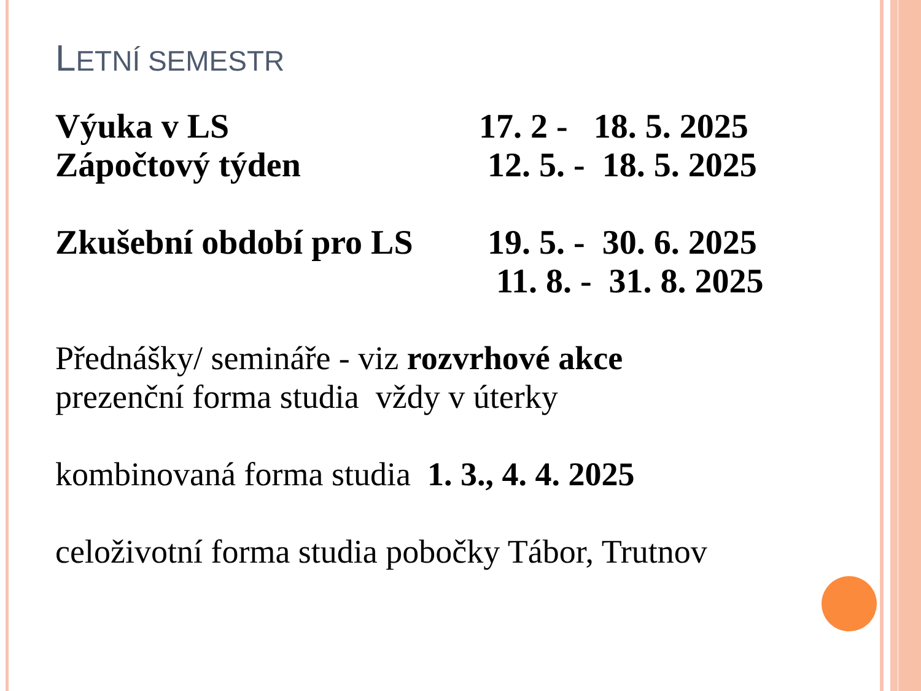LETNÍ SEMESTR
Výuka v LS 17. 2 - 18. 5. 2025
Zápočtový týden 12. 5. - 18. 5. 2025
Zkušební období pro LS
19. 5. - 30. 6. 2025
11. 8. - 31. 8. 2025
Přednášky/ semináře - viz rozvrhové akce
prezenční forma studia vždy v úterky
kombinovaná forma studia 1. 3., 4. 4. 2025
celoživotní forma studia pobočky Tábor, Trutnov